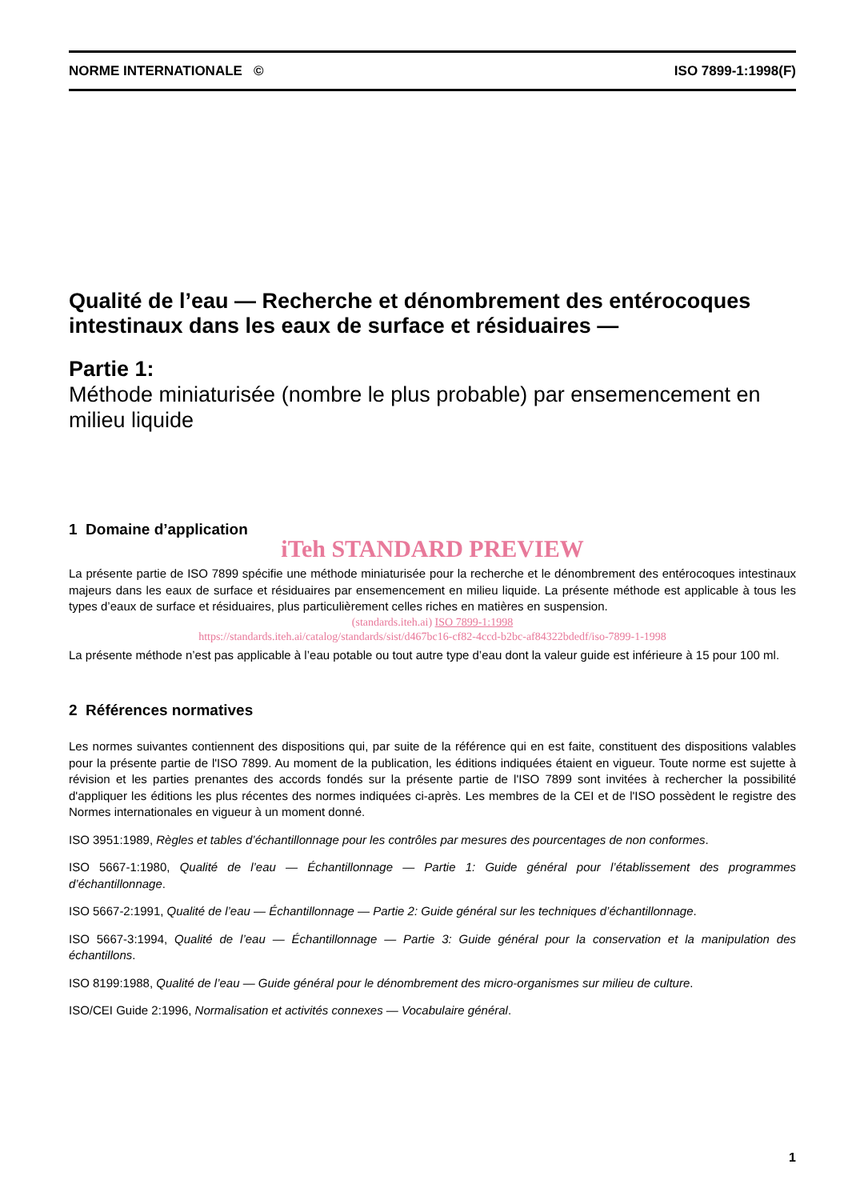NORME INTERNATIONALE © ISO 7899-1:1998(F)
Qualité de l’eau — Recherche et dénombrement des entérocoques intestinaux dans les eaux de surface et résiduaires —
Partie 1:
Méthode miniaturisée (nombre le plus probable) par ensemencement en milieu liquide
1 Domaine d’application
iTeh STANDARD PREVIEW
La présente partie de ISO 7899 spécifie une méthode miniaturisée pour la recherche et le dénombrement des entérocoques intestinaux majeurs dans les eaux de surface et résiduaires par ensemencement en milieu liquide. La présente méthode est applicable à tous les types d’eaux de surface et résiduaires, plus particulièrement celles riches en matières en suspension.
(standards.iteh.ai) ISO 7899-1:1998
https://standards.iteh.ai/catalog/standards/sist/d467bc16-cf82-4ccd-b2bc-af84322bdedf/iso-7899-1-1998
La présente méthode n’est pas applicable à l’eau potable ou tout autre type d’eau dont la valeur guide est inférieure à 15 pour 100 ml.
2 Références normatives
Les normes suivantes contiennent des dispositions qui, par suite de la référence qui en est faite, constituent des dispositions valables pour la présente partie de l'ISO 7899. Au moment de la publication, les éditions indiquées étaient en vigueur. Toute norme est sujette à révision et les parties prenantes des accords fondés sur la présente partie de l'ISO 7899 sont invitées à rechercher la possibilité d'appliquer les éditions les plus récentes des normes indiquées ci-après. Les membres de la CEI et de l'ISO possèdent le registre des Normes internationales en vigueur à un moment donné.
ISO 3951:1989, Règles et tables d’échantillonnage pour les contrôles par mesures des pourcentages de non conformes.
ISO 5667-1:1980, Qualité de l’eau — Échantillonnage — Partie 1: Guide général pour l’établissement des programmes d’échantillonnage.
ISO 5667-2:1991, Qualité de l’eau — Échantillonnage — Partie 2: Guide général sur les techniques d’échantillonnage.
ISO 5667-3:1994, Qualité de l’eau — Échantillonnage — Partie 3: Guide général pour la conservation et la manipulation des échantillons.
ISO 8199:1988, Qualité de l’eau — Guide général pour le dénombrement des micro-organismes sur milieu de culture.
ISO/CEI Guide 2:1996, Normalisation et activités connexes — Vocabulaire général.
1